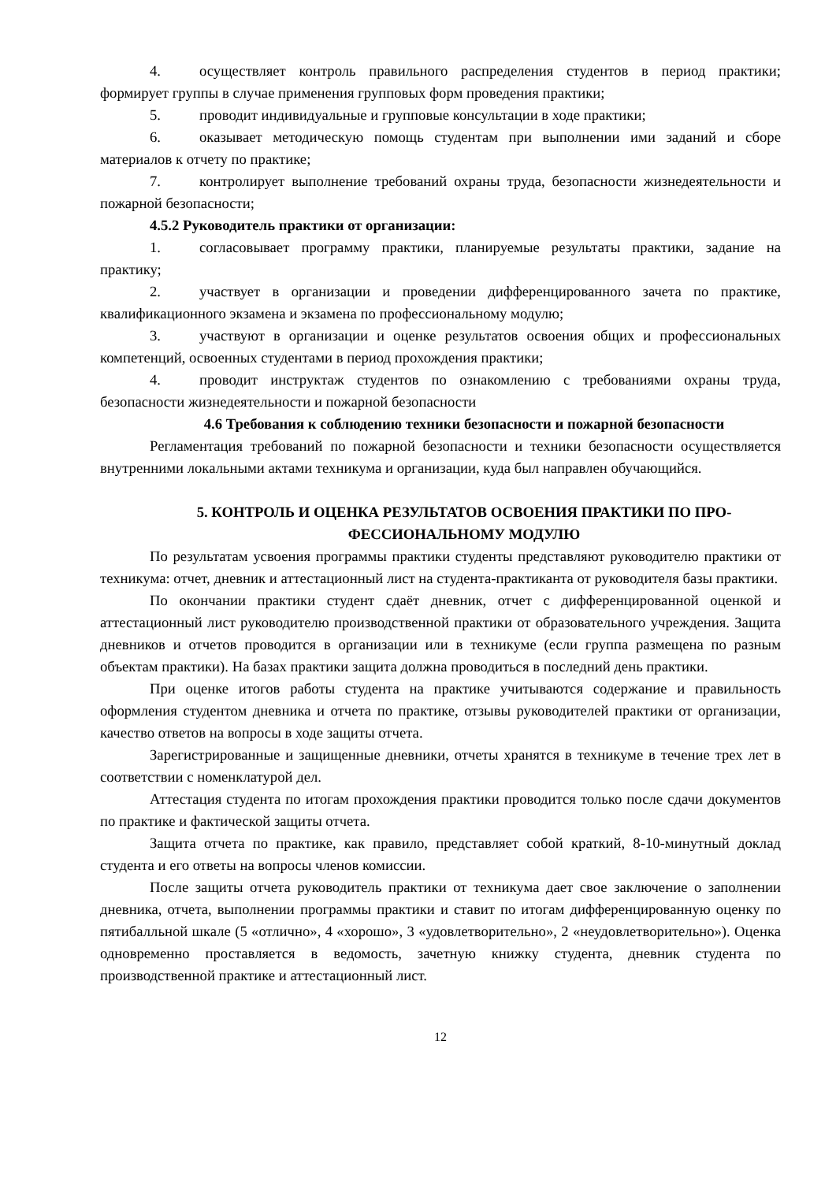4. осуществляет контроль правильного распределения студентов в период практики; формирует группы в случае применения групповых форм проведения практики;
5. проводит индивидуальные и групповые консультации в ходе практики;
6. оказывает методическую помощь студентам при выполнении ими заданий и сборе материалов к отчету по практике;
7. контролирует выполнение требований охраны труда, безопасности жизнедеятельности и пожарной безопасности;
4.5.2 Руководитель практики от организации:
1. согласовывает программу практики, планируемые результаты практики, задание на практику;
2. участвует в организации и проведении дифференцированного зачета по практике, квалификационного экзамена и экзамена по профессиональному модулю;
3. участвуют в организации и оценке результатов освоения общих и профессиональных компетенций, освоенных студентами в период прохождения практики;
4. проводит инструктаж студентов по ознакомлению с требованиями охраны труда, безопасности жизнедеятельности и пожарной безопасности
4.6 Требования к соблюдению техники безопасности и пожарной безопасности
Регламентация требований по пожарной безопасности и техники безопасности осуществляется внутренними локальными актами техникума и организации, куда был направлен обучающийся.
5. КОНТРОЛЬ И ОЦЕНКА РЕЗУЛЬТАТОВ ОСВОЕНИЯ ПРАКТИКИ ПО ПРО-
ФЕССИОНАЛЬНОМУ МОДУЛЮ
По результатам усвоения программы практики студенты представляют руководителю практики от техникума: отчет, дневник и аттестационный лист на студента-практиканта от руководителя базы практики.
По окончании практики студент сдаёт дневник, отчет с дифференцированной оценкой и аттестационный лист руководителю производственной практики от образовательного учреждения. Защита дневников и отчетов проводится в организации или в техникуме (если группа размещена по разным объектам практики). На базах практики защита должна проводиться в последний день практики.
При оценке итогов работы студента на практике учитываются содержание и правильность оформления студентом дневника и отчета по практике, отзывы руководителей практики от организации, качество ответов на вопросы в ходе защиты отчета.
Зарегистрированные и защищенные дневники, отчеты хранятся в техникуме в течение трех лет в соответствии с номенклатурой дел.
Аттестация студента по итогам прохождения практики проводится только после сдачи документов по практике и фактической защиты отчета.
Защита отчета по практике, как правило, представляет собой краткий, 8-10-минутный доклад студента и его ответы на вопросы членов комиссии.
После защиты отчета руководитель практики от техникума дает свое заключение о заполнении дневника, отчета, выполнении программы практики и ставит по итогам дифференцированную оценку по пятибалльной шкале (5 «отлично», 4 «хорошо», 3 «удовлетворительно», 2 «неудовлетворительно»). Оценка одновременно проставляется в ведомость, зачетную книжку студента, дневник студента по производственной практике и аттестационный лист.
12